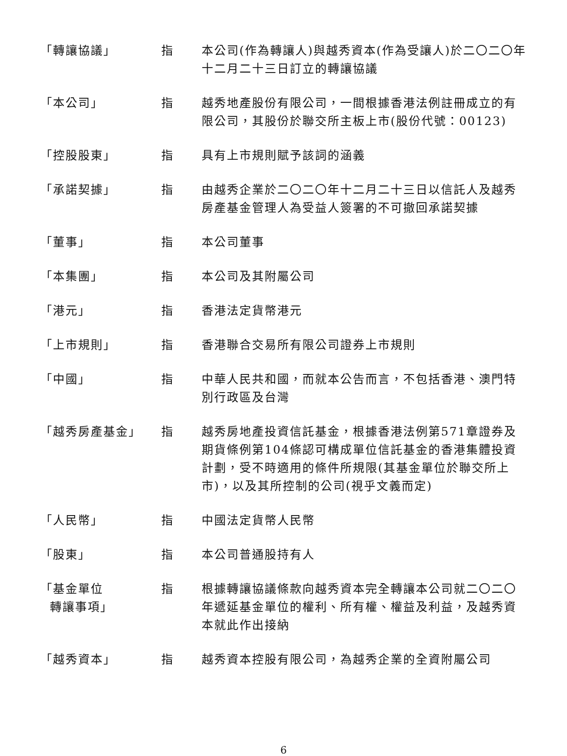| 「轉讓協議」 | 指 | 本公司(作為轉讓人)與越秀資本(作為受讓人)於二〇二〇年十二月二十三日訂立的轉讓協議 |
| 「本公司」 | 指 | 越秀地產股份有限公司，一間根據香港法例註冊成立的有限公司，其股份於聯交所主板上市(股份代號：00123) |
| 「控股股東」 | 指 | 具有上市規則賦予該詞的涵義 |
| 「承諾契據」 | 指 | 由越秀企業於二〇二〇年十二月二十三日以信託人及越秀房產基金管理人為受益人簽署的不可撤回承諾契據 |
| 「董事」 | 指 | 本公司董事 |
| 「本集團」 | 指 | 本公司及其附屬公司 |
| 「港元」 | 指 | 香港法定貨幣港元 |
| 「上市規則」 | 指 | 香港聯合交易所有限公司證券上市規則 |
| 「中國」 | 指 | 中華人民共和國，而就本公告而言，不包括香港、澳門特別行政區及台灣 |
| 「越秀房產基金」 | 指 | 越秀房地產投資信託基金，根據香港法例第571章證券及期貨條例第104條認可構成單位信託基金的香港集體投資計劃，受不時適用的條件所規限(其基金單位於聯交所上市)，以及其所控制的公司(視乎文義而定) |
| 「人民幣」 | 指 | 中國法定貨幣人民幣 |
| 「股東」 | 指 | 本公司普通股持有人 |
| 「基金單位 轉讓事項」 | 指 | 根據轉讓協議條款向越秀資本完全轉讓本公司就二〇二〇年遞延基金單位的權利、所有權、權益及利益，及越秀資本就此作出接納 |
| 「越秀資本」 | 指 | 越秀資本控股有限公司，為越秀企業的全資附屬公司 |
6